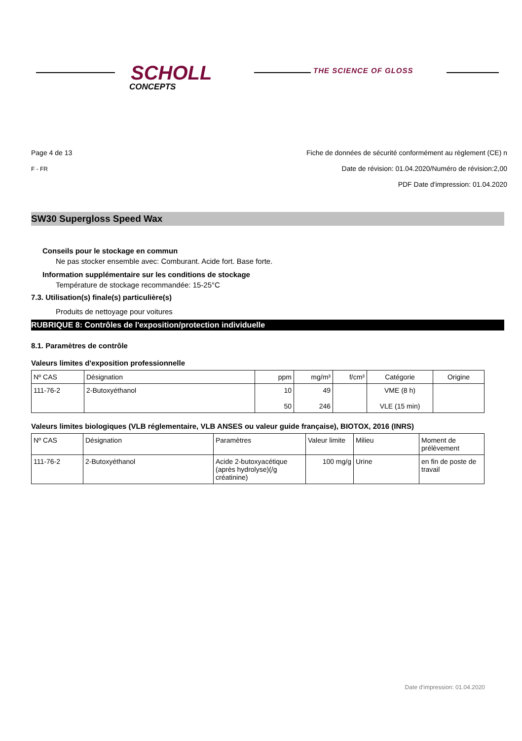SCHOLL
CONCEPTS
THE SCIENCE OF GLOSS
Page 4 de 13
F - FR
Fiche de données de sécurité conformément au règlement (CE) n
Date de révision: 01.04.2020/Numéro de révision:2,00
PDF Date d'impression: 01.04.2020
SW30 Supergloss Speed Wax
Conseils pour le stockage en commun
Ne pas stocker ensemble avec: Comburant. Acide fort. Base forte.
Information supplémentaire sur les conditions de stockage
Température de stockage recommandée: 15-25°C
7.3. Utilisation(s) finale(s) particulière(s)
Produits de nettoyage pour voitures
RUBRIQUE 8: Contrôles de l'exposition/protection individuelle
8.1. Paramètres de contrôle
Valeurs limites d'exposition professionnelle
| Nº CAS | Désignation | ppm | mg/m³ | f/cm³ | Catégorie | Origine |
| --- | --- | --- | --- | --- | --- | --- |
| 111-76-2 | 2-Butoxyéthanol | 10 50 | 49 246 | | VME (8 h) VLE (15 min) | |
Valeurs limites biologiques (VLB réglementaire, VLB ANSES ou valeur guide française), BIOTOX, 2016 (INRS)
| Nº CAS | Désignation | Paramètres | Valeur limite | Milieu | Moment de prélèvement |
| --- | --- | --- | --- | --- | --- |
| 111-76-2 | 2-Butoxyéthanol | Acide 2-butoxyacétique (après hydrolyse)(/g créatinine) | 100 mg/g | Urine | en fin de poste de travail |
Date d'impression: 01.04.2020